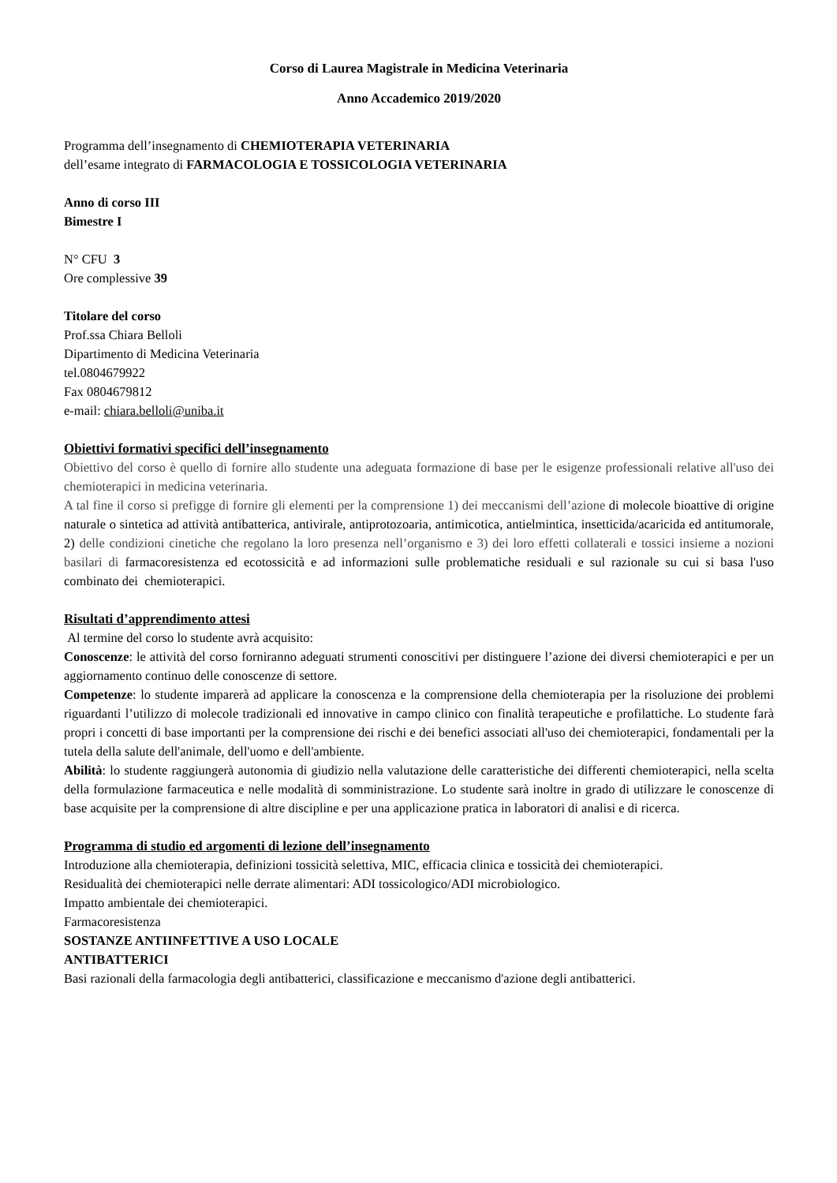Corso di Laurea Magistrale in Medicina Veterinaria
Anno Accademico 2019/2020
Programma dell’insegnamento di CHEMIOTERAPIA VETERINARIA
dell’esame integrato di FARMACOLOGIA E TOSSICOLOGIA VETERINARIA
Anno di corso III
Bimestre I
N° CFU 3
Ore complessive 39
Titolare del corso
Prof.ssa Chiara Belloli
Dipartimento di Medicina Veterinaria
tel.0804679922
Fax 0804679812
e-mail: chiara.belloli@uniba.it
Obiettivi formativi specifici dell’insegnamento
Obiettivo del corso è quello di fornire allo studente una adeguata formazione di base per le esigenze professionali relative all'uso dei chemioterapici in medicina veterinaria.
A tal fine il corso si prefigge di fornire gli elementi per la comprensione 1) dei meccanismi dell’azione di molecole bioattive di origine naturale o sintetica ad attività antibatterica, antivirale, antiprotozoaria, antimicotica, antielmintica, insetticida/acaricida ed antitumorale, 2) delle condizioni cinetiche che regolano la loro presenza nell’organismo e 3) dei loro effetti collaterali e tossici insieme a nozioni basilari di farmacoresistenza ed ecotossicità e ad informazioni sulle problematiche residuali e sul razionale su cui si basa l'uso combinato dei chemioterapici.
Risultati d’apprendimento attesi
Al termine del corso lo studente avrà acquisito:
Conoscenze: le attività del corso forniranno adeguati strumenti conoscitivi per distinguere l’azione dei diversi chemioterapici e per un aggiornamento continuo delle conoscenze di settore.
Competenze: lo studente imparerà ad applicare la conoscenza e la comprensione della chemioterapia per la risoluzione dei problemi riguardanti l’utilizzo di molecole tradizionali ed innovative in campo clinico con finalità terapeutiche e profilattiche. Lo studente farà propri i concetti di base importanti per la comprensione dei rischi e dei benefici associati all'uso dei chemioterapici, fondamentali per la tutela della salute dell'animale, dell'uomo e dell'ambiente.
Abilità: lo studente raggiungerà autonomia di giudizio nella valutazione delle caratteristiche dei differenti chemioterapici, nella scelta della formulazione farmaceutica e nelle modalità di somministrazione. Lo studente sarà inoltre in grado di utilizzare le conoscenze di base acquisite per la comprensione di altre discipline e per una applicazione pratica in laboratori di analisi e di ricerca.
Programma di studio ed argomenti di lezione dell’insegnamento
Introduzione alla chemioterapia, definizioni tossicità selettiva, MIC, efficacia clinica e tossicità dei chemioterapici.
Residualità dei chemioterapici nelle derrate alimentari: ADI tossicologico/ADI microbiologico.
Impatto ambientale dei chemioterapici.
Farmacoresistenza
SOSTANZE ANTIINFETTIVE A USO LOCALE
ANTIBATTERICI
Basi razionali della farmacologia degli antibatterici, classificazione e meccanismo d'azione degli antibatterici.